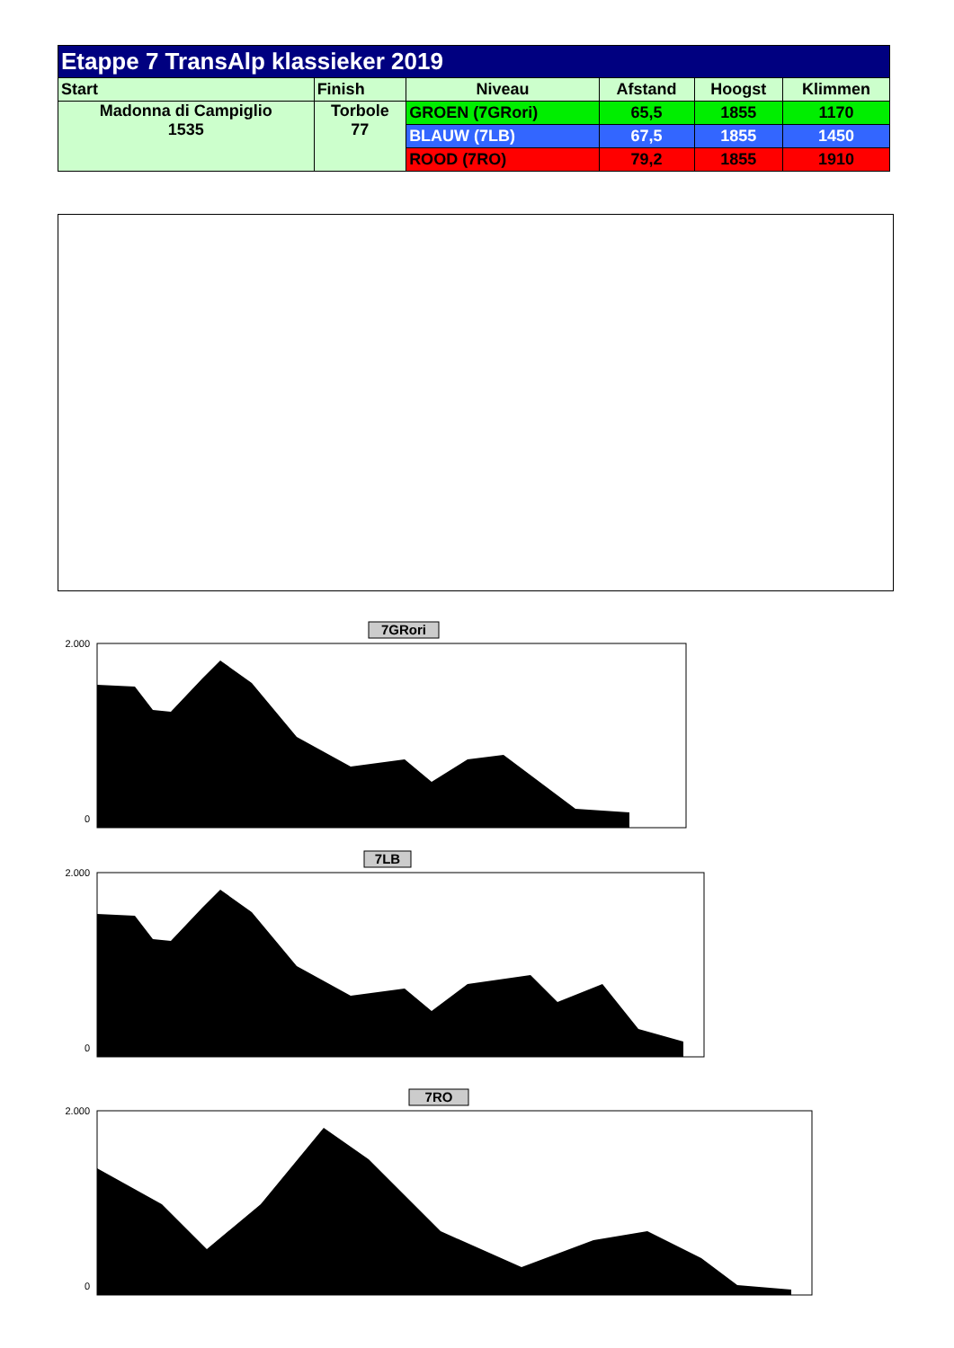| Etappe 7 TransAlp klassieker 2019 | | | | | |
| --- | --- | --- | --- | --- | --- |
| Start | Finish | Niveau | Afstand | Hoogst | Klimmen |
| Madonna di Campiglio 1535 | Torbole 77 | GROEN (7GRori) | 65,5 | 1855 | 1170 |
| | | BLAUW (7LB) | 67,5 | 1855 | 1450 |
| | | ROOD (7RO) | 79,2 | 1855 | 1910 |
7GRori
2.000
0
7LB
2.000
0
7RO
2.000
0